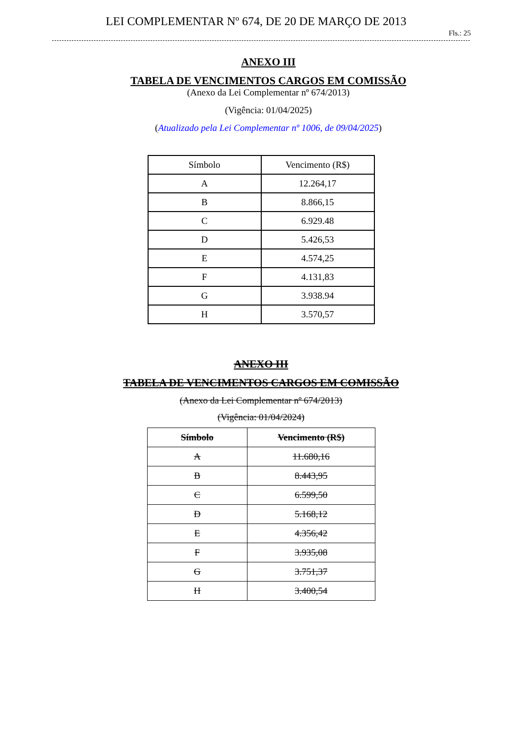LEI COMPLEMENTAR Nº 674, DE 20 DE MARÇO DE 2013
Fls.: 25
ANEXO III
TABELA DE VENCIMENTOS CARGOS EM COMISSÃO
(Anexo da Lei Complementar nº 674/2013)
(Vigência: 01/04/2025)
(Atualizado pela Lei Complementar nº 1006, de 09/04/2025)
| Símbolo | Vencimento (R$) |
| A | 12.264,17 |
| B | 8.866,15 |
| C | 6.929.48 |
| D | 5.426,53 |
| E | 4.574,25 |
| F | 4.131,83 |
| G | 3.938.94 |
| H | 3.570,57 |
ANEXO III
TABELA DE VENCIMENTOS CARGOS EM COMISSÃO
(Anexo da Lei Complementar nº 674/2013)
(Vigência: 01/04/2024)
| Símbolo | Vencimento (R$) |
| --- | --- |
| A | 11.680,16 |
| B | 8.443,95 |
| C | 6.599,50 |
| D | 5.168,12 |
| E | 4.356,42 |
| F | 3.935,08 |
| G | 3.751,37 |
| H | 3.400,54 |